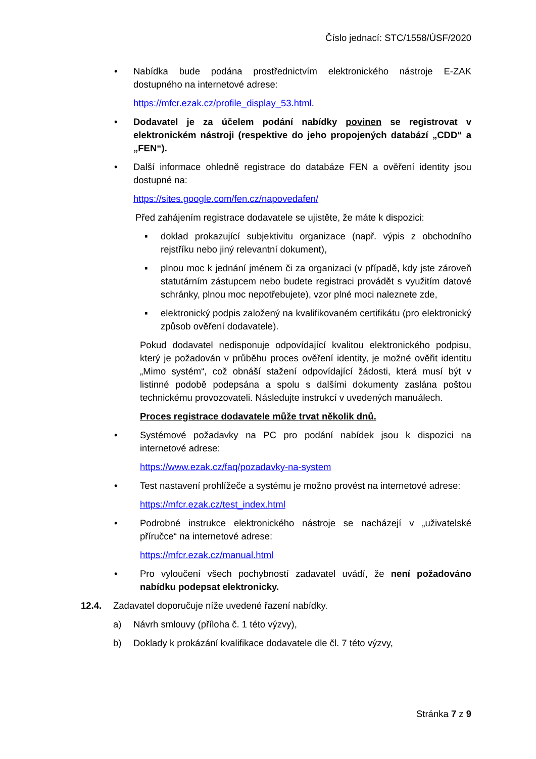Číslo jednací: STC/1558/ÚSF/2020
• Nabídka bude podána prostřednictvím elektronického nástroje E-ZAK dostupného na internetové adrese:
https://mfcr.ezak.cz/profile_display_53.html.
• Dodavatel je za účelem podání nabídky povinen se registrovat v elektronickém nástroji (respektive do jeho propojených databází „CDD“ a „FEN“).
• Další informace ohledně registrace do databáze FEN a ověření identity jsou dostupné na:
https://sites.google.com/fen.cz/napovedafen/
Před zahájením registrace dodavatele se ujistěte, že máte k dispozici:
▪ doklad prokazující subjektivitu organizace (např. výpis z obchodního rejstříku nebo jiný relevantní dokument),
▪ plnou moc k jednání jménem či za organizaci (v případě, kdy jste zároveň statutárním zástupcem nebo budete registraci provádět s využitím datové schránky, plnou moc nepotřebujete), vzor plné moci naleznete zde,
▪ elektronický podpis založený na kvalifikovaném certifikátu (pro elektronický způsob ověření dodavatele).
Pokud dodavatel nedisponuje odpovídající kvalitou elektronického podpisu, který je požadován v průběhu proces ověření identity, je možné ověřit identitu „Mimo systém“, což obnáší stažení odpovídající žádosti, která musí být v listinné podobě podepsána a spolu s dalšími dokumenty zaslána poštou technickému provozovateli. Následujte instrukcí v uvedených manuálech.
Proces registrace dodavatele může trvat několik dnů.
• Systémové požadavky na PC pro podání nabídek jsou k dispozici na internetové adrese:
https://www.ezak.cz/faq/pozadavky-na-system
• Test nastavení prohlížeče a systému je možno provést na internetové adrese:
https://mfcr.ezak.cz/test_index.html
• Podrobné instrukce elektronického nástroje se nacházejí v „uživatelské příručce“ na internetové adrese:
https://mfcr.ezak.cz/manual.html
• Pro vyloučení všech pochybností zadavatel uvádí, že není požadováno nabídku podepsat elektronicky.
12.4. Zadavatel doporučuje níže uvedené řazení nabídky.
a) Návrh smlouvy (příloha č. 1 této výzvy),
b) Doklady k prokázání kvalifikace dodavatele dle čl. 7 této výzvy,
Stránka 7 z 9